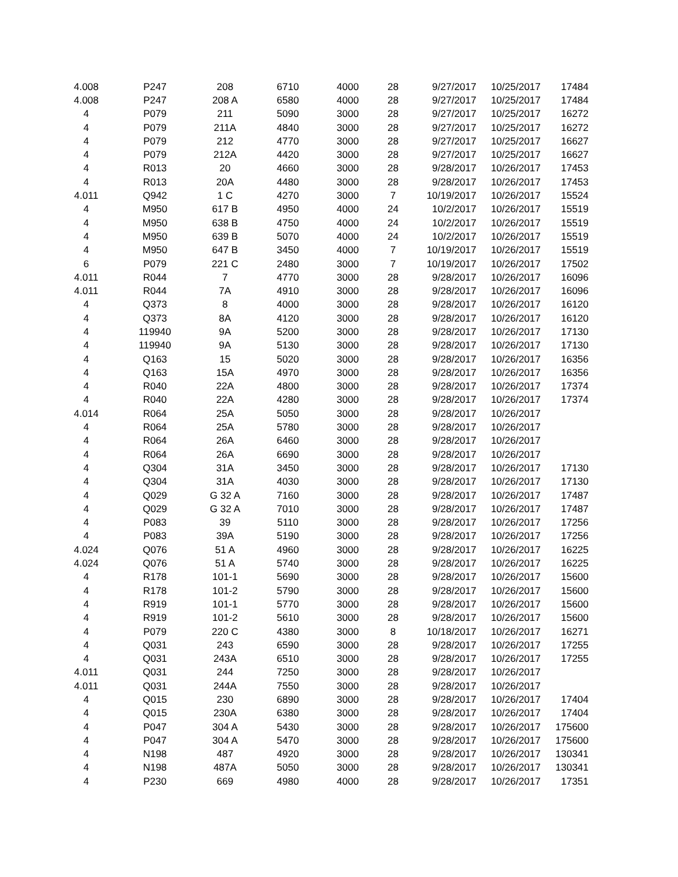| 4.008 | P247 | 208 | 6710 | 4000 | 28 | 9/27/2017 | 10/25/2017 | 17484 |
| 4.008 | P247 | 208 A | 6580 | 4000 | 28 | 9/27/2017 | 10/25/2017 | 17484 |
| 4 | P079 | 211 | 5090 | 3000 | 28 | 9/27/2017 | 10/25/2017 | 16272 |
| 4 | P079 | 211A | 4840 | 3000 | 28 | 9/27/2017 | 10/25/2017 | 16272 |
| 4 | P079 | 212 | 4770 | 3000 | 28 | 9/27/2017 | 10/25/2017 | 16627 |
| 4 | P079 | 212A | 4420 | 3000 | 28 | 9/27/2017 | 10/25/2017 | 16627 |
| 4 | R013 | 20 | 4660 | 3000 | 28 | 9/28/2017 | 10/26/2017 | 17453 |
| 4 | R013 | 20A | 4480 | 3000 | 28 | 9/28/2017 | 10/26/2017 | 17453 |
| 4.011 | Q942 | 1 C | 4270 | 3000 | 7 | 10/19/2017 | 10/26/2017 | 15524 |
| 4 | M950 | 617 B | 4950 | 4000 | 24 | 10/2/2017 | 10/26/2017 | 15519 |
| 4 | M950 | 638 B | 4750 | 4000 | 24 | 10/2/2017 | 10/26/2017 | 15519 |
| 4 | M950 | 639 B | 5070 | 4000 | 24 | 10/2/2017 | 10/26/2017 | 15519 |
| 4 | M950 | 647 B | 3450 | 4000 | 7 | 10/19/2017 | 10/26/2017 | 15519 |
| 6 | P079 | 221 C | 2480 | 3000 | 7 | 10/19/2017 | 10/26/2017 | 17502 |
| 4.011 | R044 | 7 | 4770 | 3000 | 28 | 9/28/2017 | 10/26/2017 | 16096 |
| 4.011 | R044 | 7A | 4910 | 3000 | 28 | 9/28/2017 | 10/26/2017 | 16096 |
| 4 | Q373 | 8 | 4000 | 3000 | 28 | 9/28/2017 | 10/26/2017 | 16120 |
| 4 | Q373 | 8A | 4120 | 3000 | 28 | 9/28/2017 | 10/26/2017 | 16120 |
| 4 | 119940 | 9A | 5200 | 3000 | 28 | 9/28/2017 | 10/26/2017 | 17130 |
| 4 | 119940 | 9A | 5130 | 3000 | 28 | 9/28/2017 | 10/26/2017 | 17130 |
| 4 | Q163 | 15 | 5020 | 3000 | 28 | 9/28/2017 | 10/26/2017 | 16356 |
| 4 | Q163 | 15A | 4970 | 3000 | 28 | 9/28/2017 | 10/26/2017 | 16356 |
| 4 | R040 | 22A | 4800 | 3000 | 28 | 9/28/2017 | 10/26/2017 | 17374 |
| 4 | R040 | 22A | 4280 | 3000 | 28 | 9/28/2017 | 10/26/2017 | 17374 |
| 4.014 | R064 | 25A | 5050 | 3000 | 28 | 9/28/2017 | 10/26/2017 | |
| 4 | R064 | 25A | 5780 | 3000 | 28 | 9/28/2017 | 10/26/2017 | |
| 4 | R064 | 26A | 6460 | 3000 | 28 | 9/28/2017 | 10/26/2017 | |
| 4 | R064 | 26A | 6690 | 3000 | 28 | 9/28/2017 | 10/26/2017 | |
| 4 | Q304 | 31A | 3450 | 3000 | 28 | 9/28/2017 | 10/26/2017 | 17130 |
| 4 | Q304 | 31A | 4030 | 3000 | 28 | 9/28/2017 | 10/26/2017 | 17130 |
| 4 | Q029 | G 32 A | 7160 | 3000 | 28 | 9/28/2017 | 10/26/2017 | 17487 |
| 4 | Q029 | G 32 A | 7010 | 3000 | 28 | 9/28/2017 | 10/26/2017 | 17487 |
| 4 | P083 | 39 | 5110 | 3000 | 28 | 9/28/2017 | 10/26/2017 | 17256 |
| 4 | P083 | 39A | 5190 | 3000 | 28 | 9/28/2017 | 10/26/2017 | 17256 |
| 4.024 | Q076 | 51 A | 4960 | 3000 | 28 | 9/28/2017 | 10/26/2017 | 16225 |
| 4.024 | Q076 | 51 A | 5740 | 3000 | 28 | 9/28/2017 | 10/26/2017 | 16225 |
| 4 | R178 | 101-1 | 5690 | 3000 | 28 | 9/28/2017 | 10/26/2017 | 15600 |
| 4 | R178 | 101-2 | 5790 | 3000 | 28 | 9/28/2017 | 10/26/2017 | 15600 |
| 4 | R919 | 101-1 | 5770 | 3000 | 28 | 9/28/2017 | 10/26/2017 | 15600 |
| 4 | R919 | 101-2 | 5610 | 3000 | 28 | 9/28/2017 | 10/26/2017 | 15600 |
| 4 | P079 | 220 C | 4380 | 3000 | 8 | 10/18/2017 | 10/26/2017 | 16271 |
| 4 | Q031 | 243 | 6590 | 3000 | 28 | 9/28/2017 | 10/26/2017 | 17255 |
| 4 | Q031 | 243A | 6510 | 3000 | 28 | 9/28/2017 | 10/26/2017 | 17255 |
| 4.011 | Q031 | 244 | 7250 | 3000 | 28 | 9/28/2017 | 10/26/2017 | |
| 4.011 | Q031 | 244A | 7550 | 3000 | 28 | 9/28/2017 | 10/26/2017 | |
| 4 | Q015 | 230 | 6890 | 3000 | 28 | 9/28/2017 | 10/26/2017 | 17404 |
| 4 | Q015 | 230A | 6380 | 3000 | 28 | 9/28/2017 | 10/26/2017 | 17404 |
| 4 | P047 | 304 A | 5430 | 3000 | 28 | 9/28/2017 | 10/26/2017 | 175600 |
| 4 | P047 | 304 A | 5470 | 3000 | 28 | 9/28/2017 | 10/26/2017 | 175600 |
| 4 | N198 | 487 | 4920 | 3000 | 28 | 9/28/2017 | 10/26/2017 | 130341 |
| 4 | N198 | 487A | 5050 | 3000 | 28 | 9/28/2017 | 10/26/2017 | 130341 |
| 4 | P230 | 669 | 4980 | 4000 | 28 | 9/28/2017 | 10/26/2017 | 17351 |